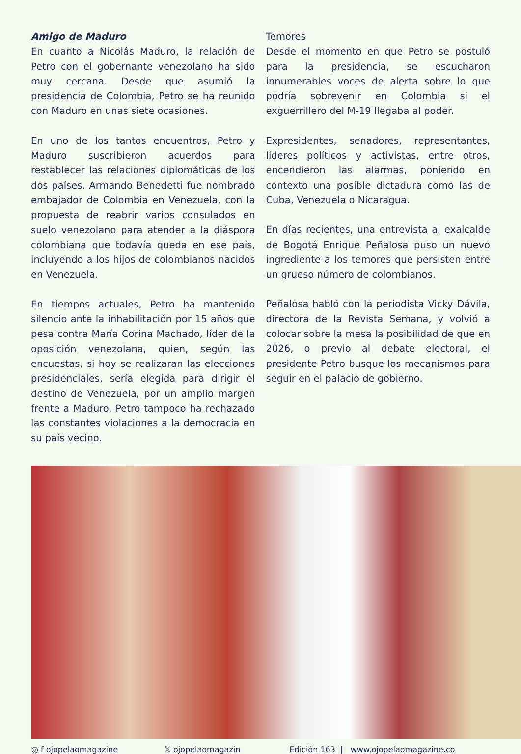Amigo de Maduro
En cuanto a Nicolás Maduro, la relación de Petro con el gobernante venezolano ha sido muy cercana. Desde que asumió la presidencia de Colombia, Petro se ha reunido con Maduro en unas siete ocasiones.
En uno de los tantos encuentros, Petro y Maduro suscribieron acuerdos para restablecer las relaciones diplomáticas de los dos países. Armando Benedetti fue nombrado embajador de Colombia en Venezuela, con la propuesta de reabrir varios consulados en suelo venezolano para atender a la diáspora colombiana que todavía queda en ese país, incluyendo a los hijos de colombianos nacidos en Venezuela.
En tiempos actuales, Petro ha mantenido silencio ante la inhabilitación por 15 años que pesa contra María Corina Machado, líder de la oposición venezolana, quien, según las encuestas, si hoy se realizaran las elecciones presidenciales, sería elegida para dirigir el destino de Venezuela, por un amplio margen frente a Maduro. Petro tampoco ha rechazado las constantes violaciones a la democracia en su país vecino.
Temores
Desde el momento en que Petro se postuló para la presidencia, se escucharon innumerables voces de alerta sobre lo que podría sobrevenir en Colombia si el exguerrillero del M-19 llegaba al poder.
Expresidentes, senadores, representantes, líderes políticos y activistas, entre otros, encendieron las alarmas, poniendo en contexto una posible dictadura como las de Cuba, Venezuela o Nicaragua.
En días recientes, una entrevista al exalcalde de Bogotá Enrique Peñalosa puso un nuevo ingrediente a los temores que persisten entre un grueso número de colombianos.
Peñalosa habló con la periodista Vicky Dávila, directora de la Revista Semana, y volvió a colocar sobre la mesa la posibilidad de que en 2026, o previo al debate electoral, el presidente Petro busque los mecanismos para seguir en el palacio de gobierno.
◎ f ojopelaomagazine 𝕏 ojopelaomagazin Edición 163 | www.ojopelaomagazine.co